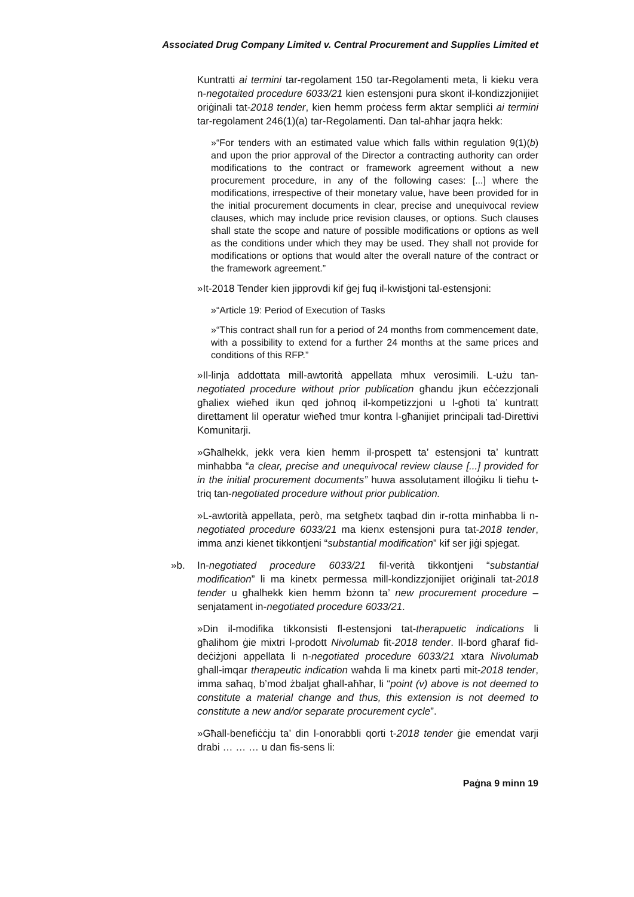Associated Drug Company Limited v. Central Procurement and Supplies Limited et
Kuntratti ai termini tar-regolament 150 tar-Regolamenti meta, li kieku vera n-negotaited procedure 6033/21 kien estensjoni pura skont il-kondizzjonijiet oriġinali tat-2018 tender, kien hemm proċess ferm aktar sempliċi ai termini tar-regolament 246(1)(a) tar-Regolamenti. Dan tal-aħħar jaqra hekk:
»“For tenders with an estimated value which falls within regulation 9(1)(b) and upon the prior approval of the Director a contracting authority can order modifications to the contract or framework agreement without a new procurement procedure, in any of the following cases: [...] where the modifications, irrespective of their monetary value, have been provided for in the initial procurement documents in clear, precise and unequivocal review clauses, which may include price revision clauses, or options. Such clauses shall state the scope and nature of possible modifications or options as well as the conditions under which they may be used. They shall not provide for modifications or options that would alter the overall nature of the contract or the framework agreement.”
»It-2018 Tender kien jipprovdi kif ġej fuq il-kwistjoni tal-estensjoni:
»“Article 19: Period of Execution of Tasks
»“This contract shall run for a period of 24 months from commencement date, with a possibility to extend for a further 24 months at the same prices and conditions of this RFP.”
»Il-linja addottata mill-awtorità appellata mhux verosimili. L-użu tan-negotiated procedure without prior publication għandu jkun eċċezzjonali għaliex wieħed ikun qed joħnoq il-kompetizzjoni u l-għoti ta’ kuntratt direttament lil operatur wieħed tmur kontra l-għanijiet prinċipali tad-Direttivi Komunitarji.
»Għalhekk, jekk vera kien hemm il-prospett ta’ estensjoni ta’ kuntratt minħabba “a clear, precise and unequivocal review clause [...] provided for in the initial procurement documents” huwa assolutament illoġiku li tieħu t-triq tan-negotiated procedure without prior publication.
»L-awtorità appellata, però, ma setgħetx taqbad din ir-rotta minħabba li n-negotiated procedure 6033/21 ma kienx estensjoni pura tat-2018 tender, imma anzi kienet tikkontjeni “substantial modification” kif ser jiġi spjegat.
»b. In-negotiated procedure 6033/21 fil-verità tikkontjeni “substantial modification” li ma kinetx permessa mill-kondizzjonijiet oriġinali tat-2018 tender u għalhekk kien hemm bżonn ta’ new procurement procedure – senjatament in-negotiated procedure 6033/21.
»Din il-modifika tikkonsisti fl-estensjoni tat-therapuetic indications li għalihom ġie mixtri l-prodott Nivolumab fit-2018 tender. Il-bord għaraf fid-deċiżjoni appellata li n-negotiated procedure 6033/21 xtara Nivolumab għall-imqar therapeutic indication waħda li ma kinetx parti mit-2018 tender, imma saħaq, b’mod żbaljat għall-aħħar, li “point (v) above is not deemed to constitute a material change and thus, this extension is not deemed to constitute a new and/or separate procurement cycle”.
»Għall-benefiċċju ta’ din l-onorabbli qorti t-2018 tender ġie emendat varji drabi … … … u dan fis-sens li:
Paġna 9 minn 19